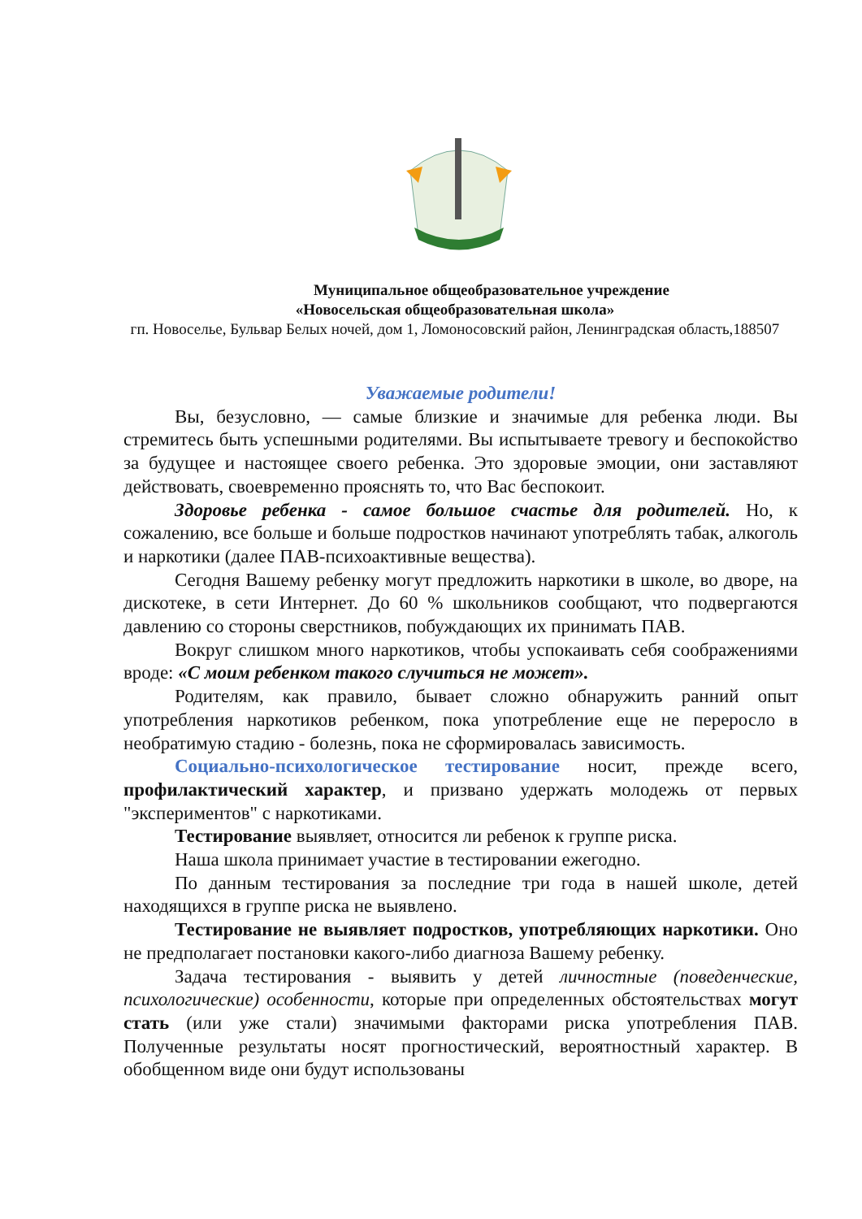Муниципальное общеобразовательное учреждение
«Новосельская общеобразовательная школа»
гп. Новоселье, Бульвар Белых ночей, дом 1, Ломоносовский район, Ленинградская область,188507
Уважаемые родители!
Вы, безусловно, — самые близкие и значимые для ребенка люди. Вы стремитесь быть успешными родителями. Вы испытываете тревогу и беспокойство за будущее и настоящее своего ребенка. Это здоровые эмоции, они заставляют действовать, своевременно прояснять то, что Вас беспокоит.
Здоровье ребенка - самое большое счастье для родителей. Но, к сожалению, все больше и больше подростков начинают употреблять табак, алкоголь и наркотики (далее ПАВ-психоактивные вещества).
Сегодня Вашему ребенку могут предложить наркотики в школе, во дворе, на дискотеке, в сети Интернет. До 60 % школьников сообщают, что подвергаются давлению со стороны сверстников, побуждающих их принимать ПАВ.
Вокруг слишком много наркотиков, чтобы успокаивать себя соображениями вроде: «С моим ребенком такого случиться не может».
Родителям, как правило, бывает сложно обнаружить ранний опыт употребления наркотиков ребенком, пока употребление еще не переросло в необратимую стадию - болезнь, пока не сформировалась зависимость.
Социально-психологическое тестирование носит, прежде всего, профилактический характер, и призвано удержать молодежь от первых "экспериментов" с наркотиками.
Тестирование выявляет, относится ли ребенок к группе риска.
Наша школа принимает участие в тестировании ежегодно.
По данным тестирования за последние три года в нашей школе, детей находящихся в группе риска не выявлено.
Тестирование не выявляет подростков, употребляющих наркотики. Оно не предполагает постановки какого-либо диагноза Вашему ребенку.
Задача тестирования - выявить у детей личностные (поведенческие, психологические) особенности, которые при определенных обстоятельствах могут стать (или уже стали) значимыми факторами риска употребления ПАВ. Полученные результаты носят прогностический, вероятностный характер. В обобщенном виде они будут использованы